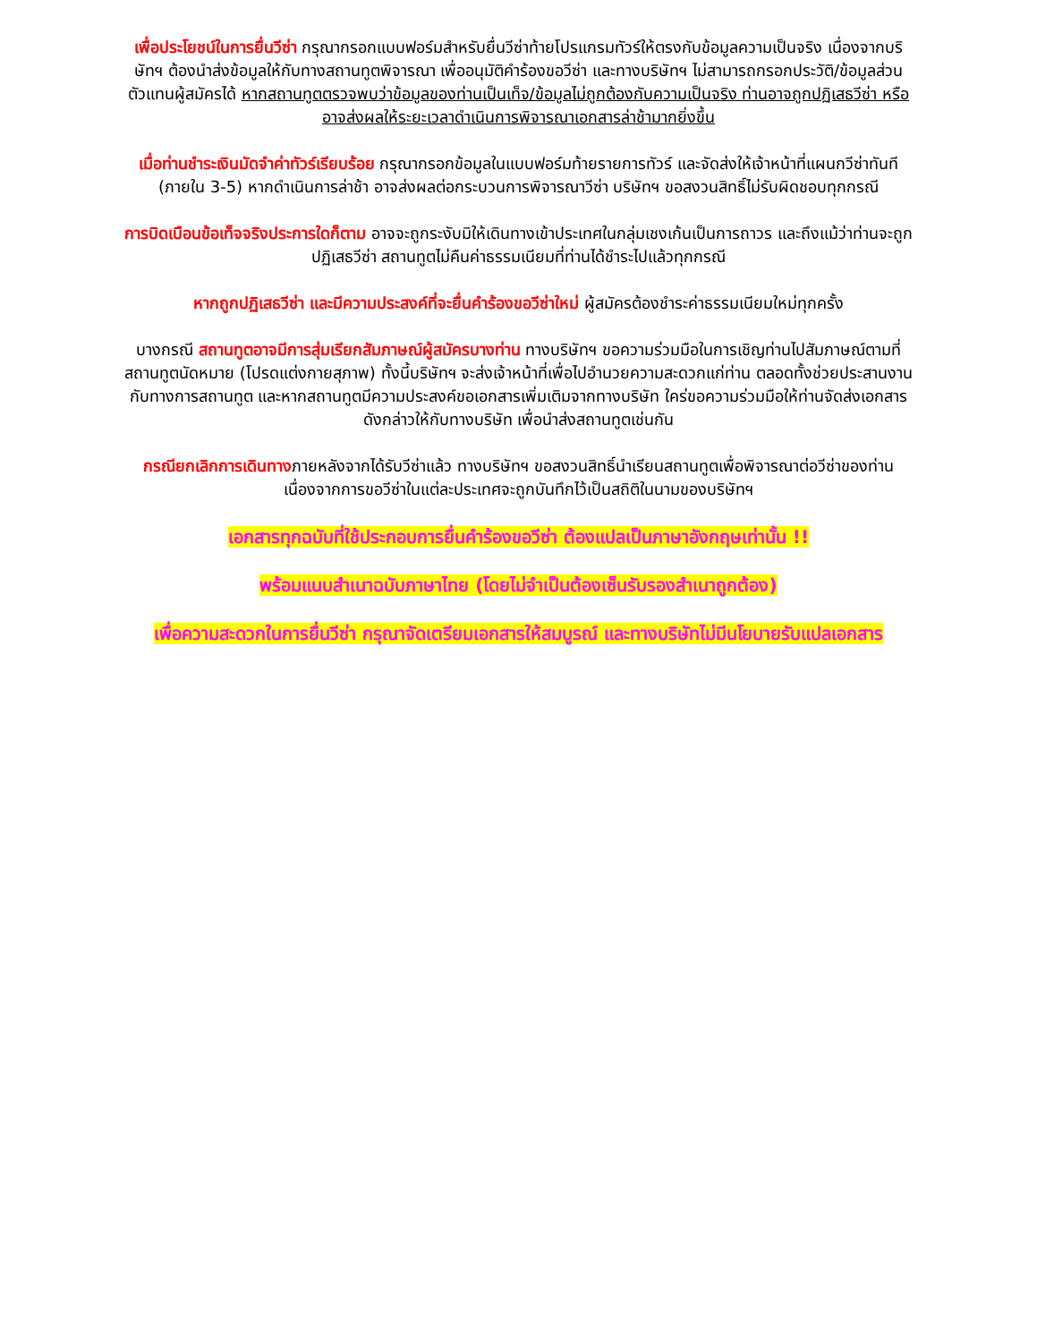เพื่อประโยชน์ในการยื่นวีซ่า กรุณากรอกแบบฟอร์มสำหรับยื่นวีซ่าท้ายโปรแกรมทัวร์ให้ตรงกับข้อมูลความเป็นจริง เนื่องจากบริษัทฯ ต้องนำส่งข้อมูลให้กับทางสถานทูตพิจารณา เพื่ออนุมัติคำร้องขอวีซ่า และทางบริษัทฯ ไม่สามารถกรอกประวัติ/ข้อมูลส่วนตัวแทนผู้สมัครได้ หากสถานทูตตรวจพบว่าข้อมูลของท่านเป็นเท็จ/ข้อมูลไม่ถูกต้องกับความเป็นจริง ท่านอาจถูกปฏิเสธวีซ่า หรืออาจส่งผลให้ระยะเวลาดำเนินการพิจารณาเอกสารล่าช้ามากยิ่งขึ้น
เมื่อท่านชำระเงินมัดจำค่าทัวร์เรียบร้อย กรุณากรอกข้อมูลในแบบฟอร์มท้ายรายการทัวร์ และจัดส่งให้เจ้าหน้าที่แผนกวีซ่าทันที (ภายใน 3-5) หากดำเนินการล่าช้า อาจส่งผลต่อกระบวนการพิจารณาวีซ่า บริษัทฯ ขอสงวนสิทธิ์ไม่รับผิดชอบทุกกรณี
การบิดเบือนข้อเท็จจริงประการใดก็ตาม อาจจะถูกระงับมิให้เดินทางเข้าประเทศในกลุ่มเชงเก้นเป็นการถาวร และถึงแม้ว่าท่านจะถูกปฏิเสธวีซ่า สถานทูตไม่คืนค่าธรรมเนียมที่ท่านได้ชำระไปแล้วทุกกรณี
หากถูกปฏิเสธวีซ่า และมีความประสงค์ที่จะยื่นคำร้องขอวีซ่าใหม่ ผู้สมัครต้องชำระค่าธรรมเนียมใหม่ทุกครั้ง
บางกรณี สถานทูตอาจมีการสุ่มเรียกสัมภาษณ์ผู้สมัครบางท่าน ทางบริษัทฯ ขอความร่วมมือในการเชิญท่านไปสัมภาษณ์ตามที่สถานทูตนัดหมาย (โปรดแต่งกายสุภาพ) ทั้งนี้บริษัทฯ จะส่งเจ้าหน้าที่เพื่อไปอำนวยความสะดวกแก่ท่าน ตลอดทั้งช่วยประสานงานกับทางการสถานทูต และหากสถานทูตมีความประสงค์ขอเอกสารเพิ่มเติมจากทางบริษัท ใคร่ขอความร่วมมือให้ท่านจัดส่งเอกสารดังกล่าวให้กับทางบริษัท เพื่อนำส่งสถานทูตเช่นกัน
กรณียกเลิกการเดินทางภายหลังจากได้รับวีซ่าแล้ว ทางบริษัทฯ ขอสงวนสิทธิ์นำเรียนสถานทูตเพื่อพิจารณาต่อวีซ่าของท่าน เนื่องจากการขอวีซ่าในแต่ละประเทศจะถูกบันทึกไว้เป็นสถิติในนามของบริษัทฯ
เอกสารทุกฉบับที่ใช้ประกอบการยื่นคำร้องขอวีซ่า ต้องแปลเป็นภาษาอังกฤษเท่านั้น !!
พร้อมแนบสำเนาฉบับภาษาไทย (โดยไม่จำเป็นต้องเซ็นรับรองสำเนาถูกต้อง)
เพื่อความสะดวกในการยื่นวีซ่า กรุณาจัดเตรียมเอกสารให้สมบูรณ์ และทางบริษัทไม่มีนโยบายรับแปลเอกสาร